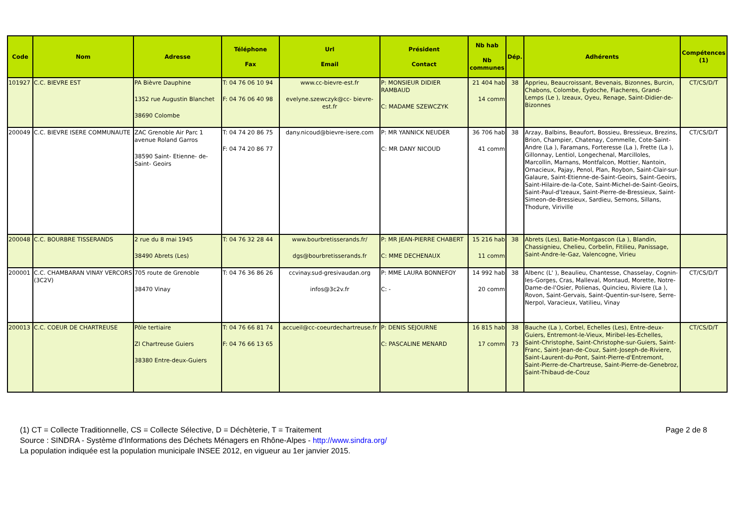| Code | Nom | Adresse | Téléphone Fax | Url Email | Président Contact | Nb hab Nb communes | Dép. | Adhérents | Compétences (1) |
| --- | --- | --- | --- | --- | --- | --- | --- | --- | --- |
| 101927 | C.C. BIEVRE EST | PA Bièvre Dauphine 1352 rue Augustin Blanchet 38690 Colombe | T: 04 76 06 10 94 F: 04 76 06 40 98 | www.cc-bievre-est.fr evelyne.szewczyk@cc- bievre-est.fr | P: MONSIEUR DIDIER RAMBAUD C: MADAME SZEWCZYK | 21 404 hab 14 comm | 38 | Apprieu, Beaucroissant, Bevenais, Bizonnes, Burcin, Chabons, Colombe, Eydoche, Flacheres, Grand-Lemps (Le ), Izeaux, Oyeu, Renage, Saint-Didier-de-Bizonnes | CT/CS/D/T |
| 200049 | C.C. BIEVRE ISERE COMMUNAUTE | ZAC Grenoble Air Parc 1 avenue Roland Garros 38590 Saint- Etienne- de-Saint- Geoirs | T: 04 74 20 86 75 F: 04 74 20 86 77 | dany.nicoud@bievre-isere.com | P: MR YANNICK NEUDER C: MR DANY NICOUD | 36 706 hab 41 comm | 38 | Arzay, Balbins, Beaufort, Bossieu, Bressieux, Brezins, Brion, Champier, Chatenay, Commelle, Cote-Saint-Andre (La ), Faramans, Forteresse (La ), Frette (La ), Gillonnay, Lentiol, Longechenal, Marcilloles, Marcollin, Marnans, Montfalcon, Mottier, Nantoin, Ornacieux, Pajay, Penol, Plan, Roybon, Saint-Clair-sur-Galaure, Saint-Etienne-de-Saint-Geoirs, Saint-Geoirs, Saint-Hilaire-de-la-Cote, Saint-Michel-de-Saint-Geoirs, Saint-Paul-d'Izeaux, Saint-Pierre-de-Bressieux, Saint-Simeon-de-Bressieux, Sardieu, Semons, Sillans, Thodure, Viriville | CT/CS/D/T |
| 200048 | C.C. BOURBRE TISSERANDS | 2 rue du 8 mai 1945 38490 Abrets (Les) | T: 04 76 32 28 44 | www.bourbretisserands.fr/ dgs@bourbretisserands.fr | P: MR JEAN-PIERRE CHABERT C: MME DECHENAUX | 15 216 hab 11 comm | 38 | Abrets (Les), Batie-Montgascon (La ), Blandin, Chassignieu, Chelieu, Corbelin, Fitilieu, Panissage, Saint-Andre-le-Gaz, Valencogne, Virieu | |
| 200001 | C.C. CHAMBARAN VINAY VERCORS (3C2V) | 705 route de Grenoble 38470 Vinay | T: 04 76 36 86 26 | ccvinay.sud-gresivaudan.org infos@3c2v.fr | P: MME LAURA BONNEFOY C: - | 14 992 hab 20 comm | 38 | Albenc (L' ), Beaulieu, Chantesse, Chasselay, Cognin-les-Gorges, Cras, Malleval, Montaud, Morette, Notre-Dame-de-l'Osier, Polienas, Quincieu, Riviere (La ), Rovon, Saint-Gervais, Saint-Quentin-sur-Isere, Serre-Nerpol, Varacieux, Vatilieu, Vinay | CT/CS/D/T |
| 200013 | C.C. COEUR DE CHARTREUSE | Pôle tertiaire ZI Chartreuse Guiers 38380 Entre-deux-Guiers | T: 04 76 66 81 74 F: 04 76 66 13 65 | accueil@cc-coeurdechartreuse.fr | P: DENIS SEJOURNE C: PASCALINE MENARD | 16 815 hab 17 comm | 38 73 | Bauche (La ), Corbel, Echelles (Les), Entre-deux-Guiers, Entremont-le-Vieux, Miribel-les-Echelles, Saint-Christophe, Saint-Christophe-sur-Guiers, Saint-Franc, Saint-Jean-de-Couz, Saint-Joseph-de-Riviere, Saint-Laurent-du-Pont, Saint-Pierre-d'Entremont, Saint-Pierre-de-Chartreuse, Saint-Pierre-de-Genebroz, Saint-Thibaud-de-Couz | CT/CS/D/T |
Page 2 de 8 (1) CT = Collecte Traditionnelle, CS = Collecte Sélective, D = Déchèterie, T = Traitement
Source : SINDRA - Système d'Informations des Déchets Ménagers en Rhône-Alpes - http://www.sindra.org/
La population indiquée est la population municipale INSEE 2012, en vigueur au 1er janvier 2015.